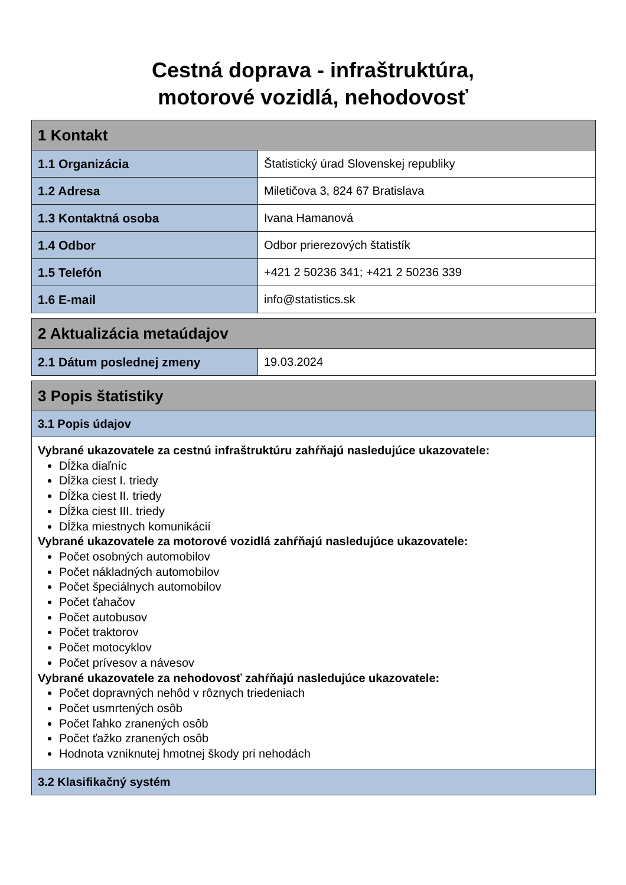Cestná doprava - infraštruktúra,
motorové vozidlá, nehodovosť
| 1 Kontakt | |
| 1.1 Organizácia | Štatistický úrad Slovenskej republiky |
| 1.2 Adresa | Miletičova 3, 824 67 Bratislava |
| 1.3 Kontaktná osoba | Ivana Hamanová |
| 1.4 Odbor | Odbor prierezových štatistík |
| 1.5 Telefón | +421 2 50236 341; +421 2 50236 339 |
| 1.6 E-mail | info@statistics.sk |
| 2 Aktualizácia metaúdajov | |
| 2.1 Dátum poslednej zmeny | 19.03.2024 |
| 3 Popis štatistiky |
| 3.1 Popis údajov |
| Vybrané ukazovatele za cestnú infraštruktúru zahŕňajú nasledujúce ukazovatele: Dĺžka diaľníc Dĺžka ciest I. triedy Dĺžka ciest II. triedy Dĺžka ciest III. triedy Dĺžka miestnych komunikácií Vybrané ukazovatele za motorové vozidlá zahŕňajú nasledujúce ukazovatele: Počet osobných automobilov Počet nákladných automobilov Počet špeciálnych automobilov Počet ťahačov Počet autobusov Počet traktorov Počet motocyklov Počet prívesov a návesov Vybrané ukazovatele za nehodovosť zahŕňajú nasledujúce ukazovatele: Počet dopravných nehôd v rôznych triedeniach Počet usmrtených osôb Počet ľahko zranených osôb Počet ťažko zranených osôb Hodnota vzniknutej hmotnej škody pri nehodách |
| 3.2 Klasifikačný systém |